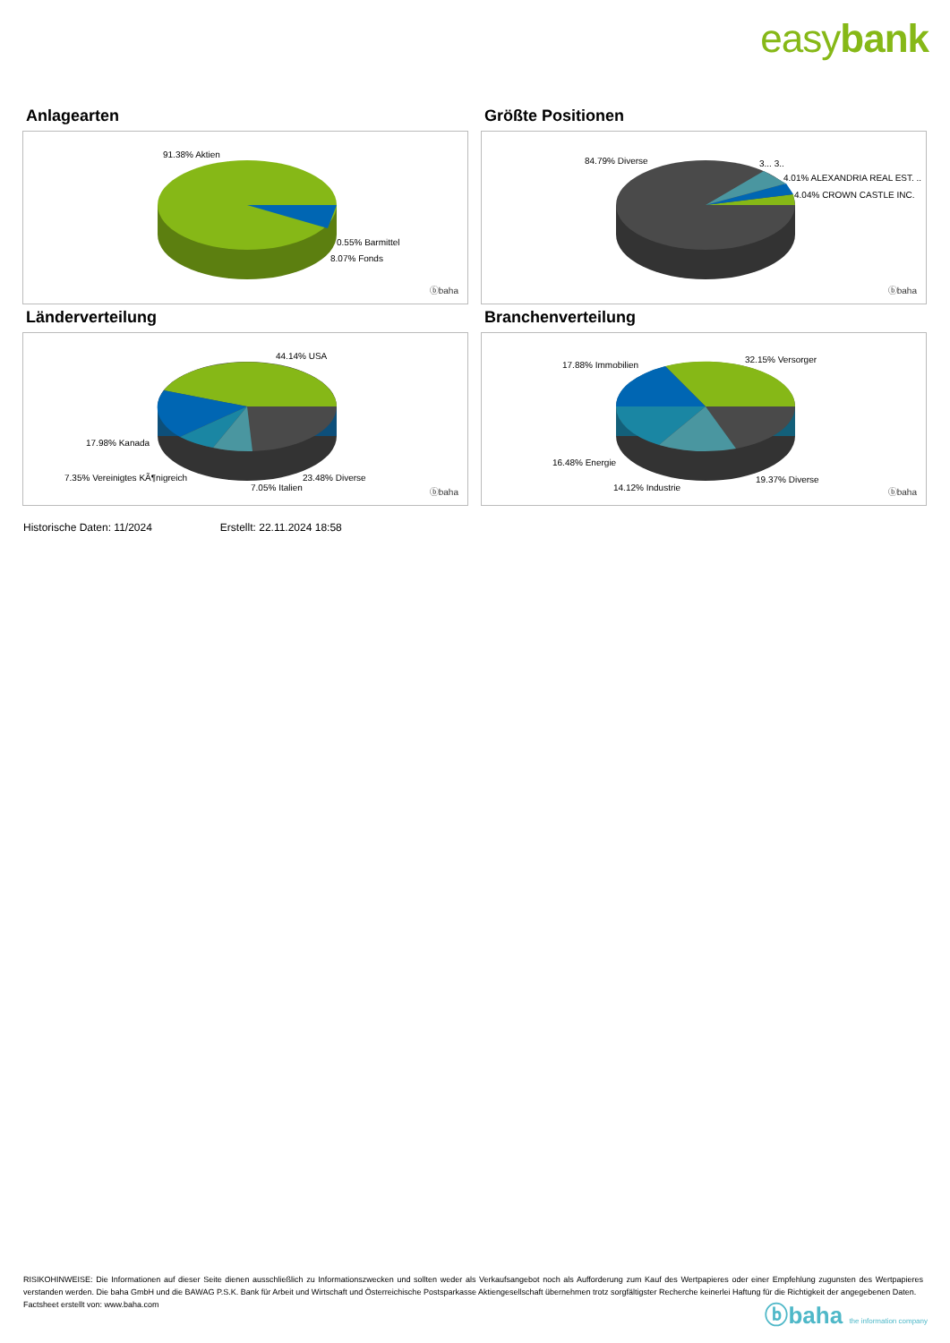easybank
Anlagearten
91.38% Aktien
0.55% Barmittel
8.07% Fonds
ⓑbaha
Größte Positionen
84.79% Diverse 3... 3..
4.01% ALEXANDRIA REAL EST. ..
4.04% CROWN CASTLE INC.
ⓑbaha
Länderverteilung
44.14% USA
17.98% Kanada
7.35% Vereinigtes KÃ¶nigreich
7.05% Italien
23.48% Diverse
ⓑbaha
Branchenverteilung
17.88% Immobilien
32.15% Versorger
16.48% Energie
14.12% Industrie
19.37% Diverse
ⓑbaha
Historische Daten: 11/2024 Erstellt: 22.11.2024 18:58
RISIKOHINWEISE: Die Informationen auf dieser Seite dienen ausschließlich zu Informationszwecken und sollten weder als Verkaufsangebot noch als Aufforderung zum Kauf des Wertpapieres oder einer Empfehlung zugunsten des Wertpapieres verstanden werden. Die baha GmbH und die BAWAG P.S.K. Bank für Arbeit und Wirtschaft und Österreichische Postsparkasse Aktiengesellschaft übernehmen trotz sorgfältigster Recherche keinerlei Haftung für die Richtigkeit der angegebenen Daten.
Factsheet erstellt von: www.baha.com
ⓑbaha the information company